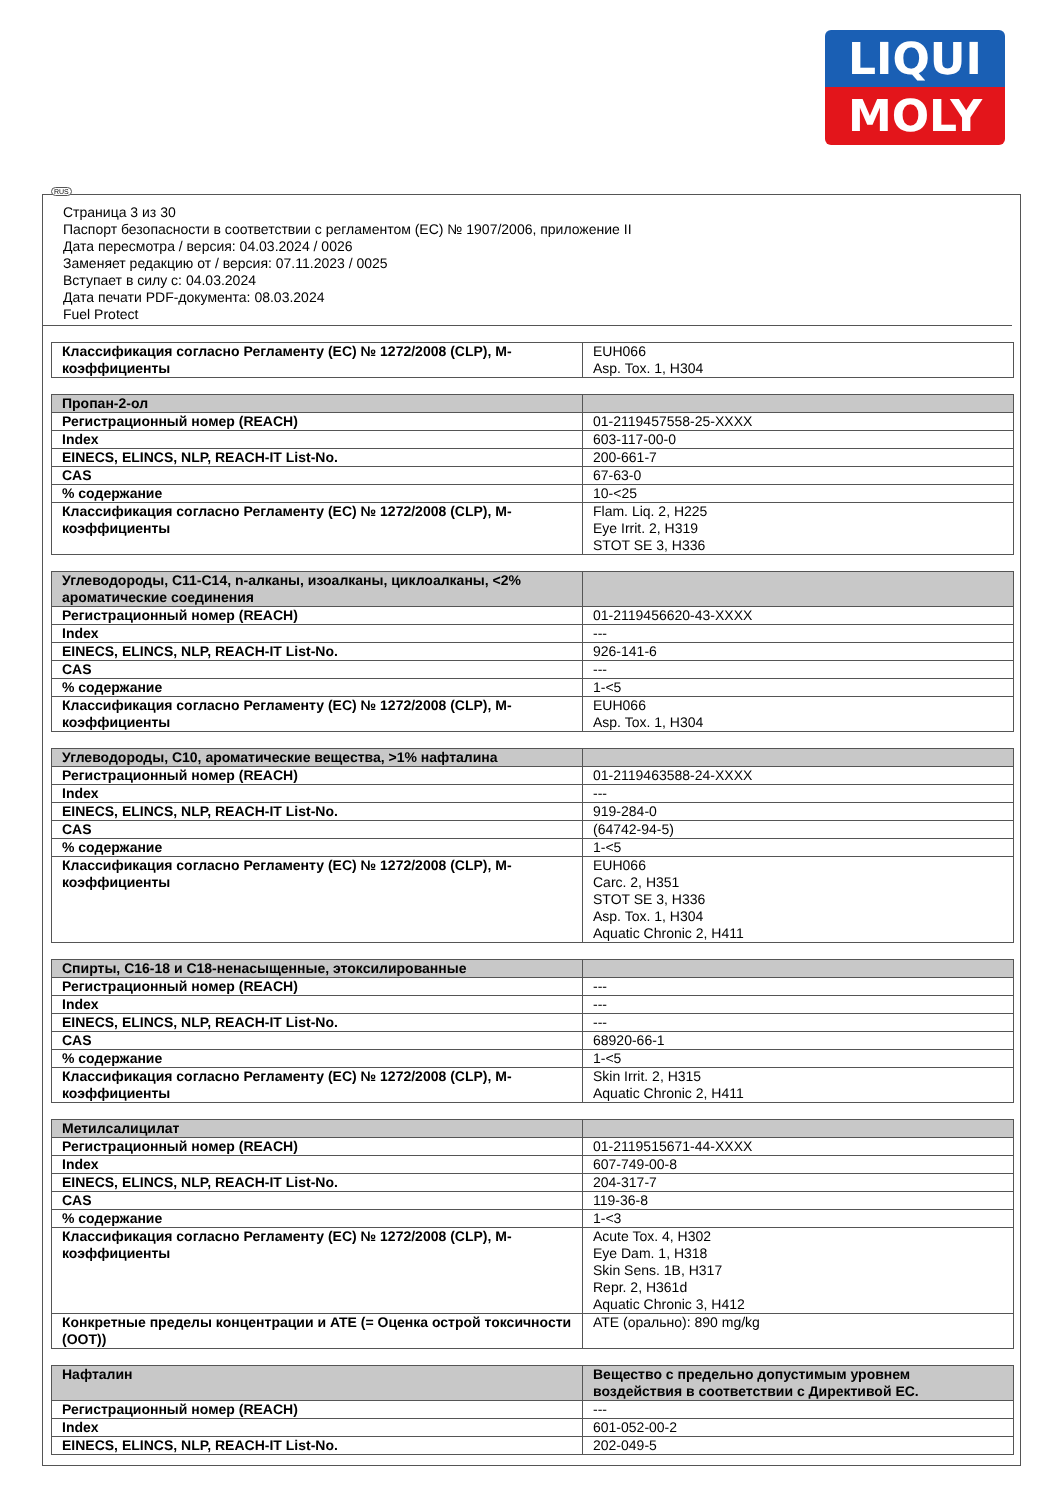LIQUI
MOLY
RUS
Страница 3 из 30
Паспорт безопасности в соответствии с регламентом (ЕС) № 1907/2006, приложение II
Дата пересмотра / версия: 04.03.2024 / 0026
Заменяет редакцию от / версия: 07.11.2023 / 0025
Вступает в силу с: 04.03.2024
Дата печати PDF-документа: 08.03.2024
Fuel Protect
| Классификация согласно Регламенту (ЕС) № 1272/2008 (CLP), M-коэффициенты | EUH066 Asp. Tox. 1, H304 |
| Пропан-2-ол | |
| Регистрационный номер (REACH) | 01-2119457558-25-XXXX |
| Index | 603-117-00-0 |
| EINECS, ELINCS, NLP, REACH-IT List-No. | 200-661-7 |
| CAS | 67-63-0 |
| % содержание | 10-<25 |
| Классификация согласно Регламенту (ЕС) № 1272/2008 (CLP), M-коэффициенты | Flam. Liq. 2, H225 Eye Irrit. 2, H319 STOT SE 3, H336 |
| Углеводороды, C11-C14, n-алканы, изоалканы, циклоалканы, <2% ароматические соединения | |
| Регистрационный номер (REACH) | 01-2119456620-43-XXXX |
| Index | --- |
| EINECS, ELINCS, NLP, REACH-IT List-No. | 926-141-6 |
| CAS | --- |
| % содержание | 1-<5 |
| Классификация согласно Регламенту (ЕС) № 1272/2008 (CLP), M-коэффициенты | EUH066 Asp. Tox. 1, H304 |
| Углеводороды, C10, ароматические вещества, >1% нафталина | |
| Регистрационный номер (REACH) | 01-2119463588-24-XXXX |
| Index | --- |
| EINECS, ELINCS, NLP, REACH-IT List-No. | 919-284-0 |
| CAS | (64742-94-5) |
| % содержание | 1-<5 |
| Классификация согласно Регламенту (ЕС) № 1272/2008 (CLP), M-коэффициенты | EUH066 Carc. 2, H351 STOT SE 3, H336 Asp. Tox. 1, H304 Aquatic Chronic 2, H411 |
| Спирты, C16-18 и C18-ненасыщенные, этоксилированные | |
| Регистрационный номер (REACH) | --- |
| Index | --- |
| EINECS, ELINCS, NLP, REACH-IT List-No. | --- |
| CAS | 68920-66-1 |
| % содержание | 1-<5 |
| Классификация согласно Регламенту (ЕС) № 1272/2008 (CLP), M-коэффициенты | Skin Irrit. 2, H315 Aquatic Chronic 2, H411 |
| Метилсалицилат | |
| Регистрационный номер (REACH) | 01-2119515671-44-XXXX |
| Index | 607-749-00-8 |
| EINECS, ELINCS, NLP, REACH-IT List-No. | 204-317-7 |
| CAS | 119-36-8 |
| % содержание | 1-<3 |
| Классификация согласно Регламенту (ЕС) № 1272/2008 (CLP), M-коэффициенты | Acute Tox. 4, H302 Eye Dam. 1, H318 Skin Sens. 1B, H317 Repr. 2, H361d Aquatic Chronic 3, H412 |
| Конкретные пределы концентрации и ATE (= Оценка острой токсичности (ООТ)) | ATE (орально): 890 mg/kg |
| Нафталин | Вещество с предельно допустимым уровнем воздействия в соответствии с Директивой ЕС. |
| Регистрационный номер (REACH) | --- |
| Index | 601-052-00-2 |
| EINECS, ELINCS, NLP, REACH-IT List-No. | 202-049-5 |